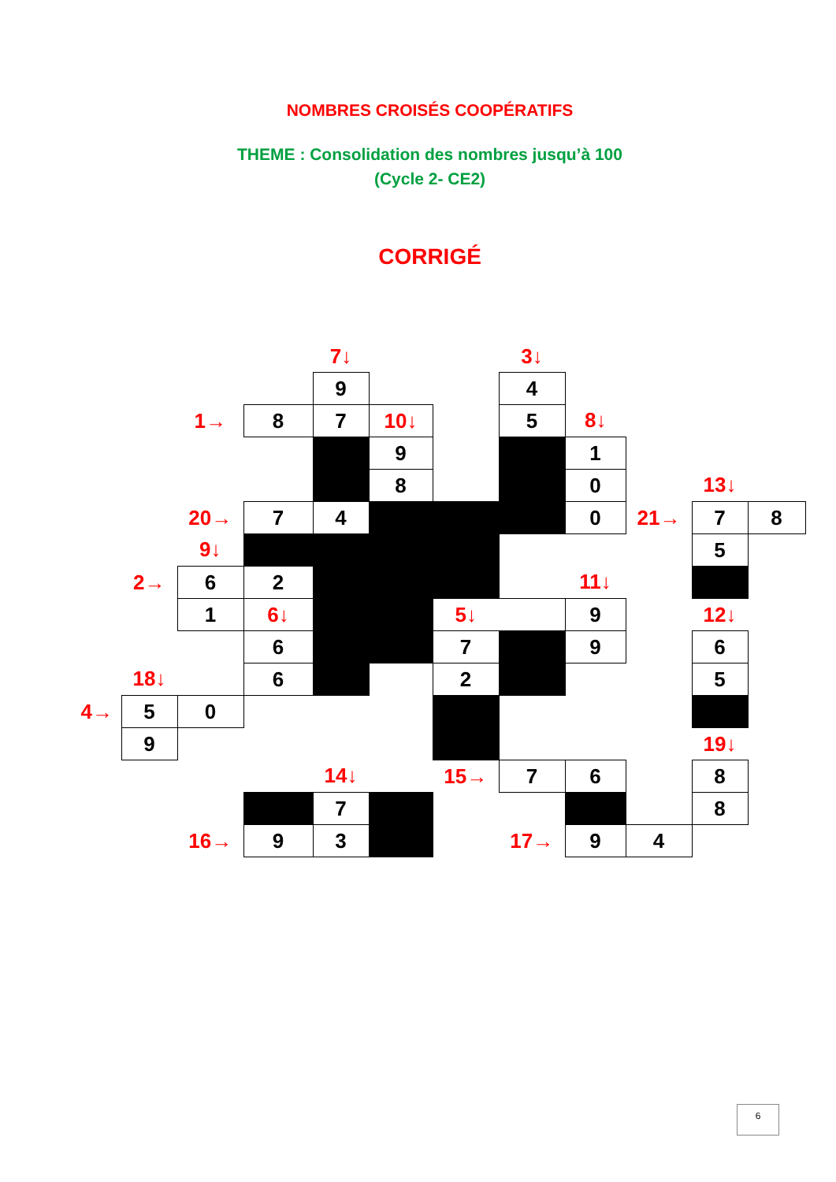NOMBRES CROISÉS COOPÉRATIFS
THEME : Consolidation des nombres jusqu’à 100
(Cycle 2- CE2)
CORRIGÉ
| | | | | 7↓ | | | 3↓ | | | | |
| | | | | 9 | | | 4 | | | | |
| | | 1→ | 8 | 7 | 10↓ | | 5 | 8↓ | | | |
| | | | | | 9 | | | 1 | | | |
| | | | | | 8 | | | 0 | | 13↓ | |
| | | 20→ | 7 | 4 | | | | 0 | 21→ | 7 | 8 |
| | | 9↓ | | | | | | | | 5 | |
| | 2→ | 6 | 2 | | | | | 11↓ | | | |
| | | 1 | 6↓ | | | 5↓ | | 9 | | 12↓ | |
| | | | 6 | | | 7 | | 9 | | 6 | |
| | 18↓ | | 6 | | | 2 | | | | 5 | |
| 4→ | 5 | 0 | | | | | | | | | |
| | 9 | | | | | | | | | 19↓ | |
| | | | | 14↓ | | 15→ | 7 | 6 | | 8 | |
| | | | | 7 | | | | | | 8 | |
| | | 16→ | 9 | 3 | | | 17→ | 9 | 4 | | |
6